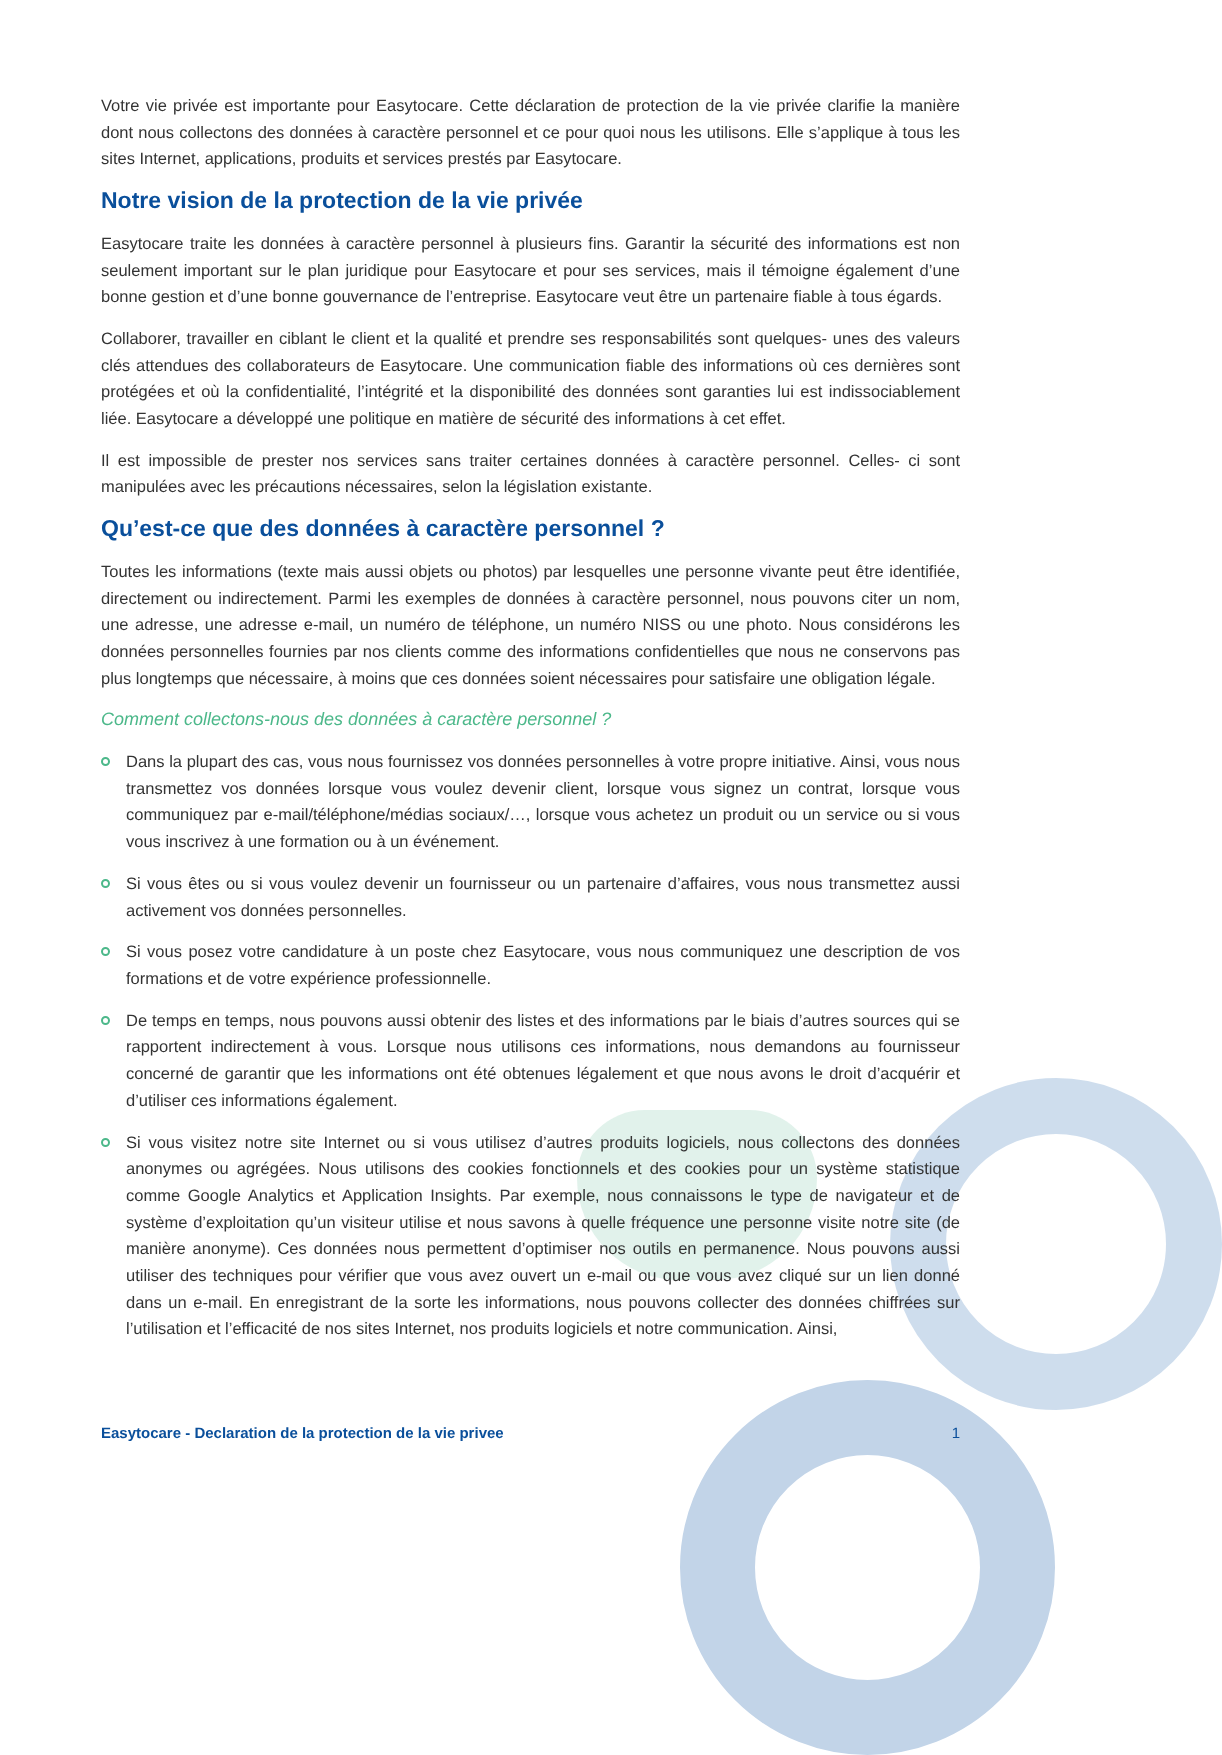Votre vie privée est importante pour Easytocare. Cette déclaration de protection de la vie privée clarifie la manière dont nous collectons des données à caractère personnel et ce pour quoi nous les utilisons. Elle s’applique à tous les sites Internet, applications, produits et services prestés par Easytocare.
Notre vision de la protection de la vie privée
Easytocare traite les données à caractère personnel à plusieurs fins. Garantir la sécurité des informations est non seulement important sur le plan juridique pour Easytocare et pour ses services, mais il témoigne également d’une bonne gestion et d’une bonne gouvernance de l’entreprise. Easytocare veut être un partenaire fiable à tous égards.
Collaborer, travailler en ciblant le client et la qualité et prendre ses responsabilités sont quelques- unes des valeurs clés attendues des collaborateurs de Easytocare. Une communication fiable des informations où ces dernières sont protégées et où la confidentialité, l’intégrité et la disponibilité des données sont garanties lui est indissociablement liée. Easytocare a développé une politique en matière de sécurité des informations à cet effet.
Il est impossible de prester nos services sans traiter certaines données à caractère personnel. Celles- ci sont manipulées avec les précautions nécessaires, selon la législation existante.
Qu’est-ce que des données à caractère personnel ?
Toutes les informations (texte mais aussi objets ou photos) par lesquelles une personne vivante peut être identifiée, directement ou indirectement. Parmi les exemples de données à caractère personnel, nous pouvons citer un nom, une adresse, une adresse e-mail, un numéro de téléphone, un numéro NISS ou une photo. Nous considérons les données personnelles fournies par nos clients comme des informations confidentielles que nous ne conservons pas plus longtemps que nécessaire, à moins que ces données soient nécessaires pour satisfaire une obligation légale.
Comment collectons-nous des données à caractère personnel ?
Dans la plupart des cas, vous nous fournissez vos données personnelles à votre propre initiative. Ainsi, vous nous transmettez vos données lorsque vous voulez devenir client, lorsque vous signez un contrat, lorsque vous communiquez par e-mail/téléphone/médias sociaux/…, lorsque vous achetez un produit ou un service ou si vous vous inscrivez à une formation ou à un événement.
Si vous êtes ou si vous voulez devenir un fournisseur ou un partenaire d’affaires, vous nous transmettez aussi activement vos données personnelles.
Si vous posez votre candidature à un poste chez Easytocare, vous nous communiquez une description de vos formations et de votre expérience professionnelle.
De temps en temps, nous pouvons aussi obtenir des listes et des informations par le biais d’autres sources qui se rapportent indirectement à vous. Lorsque nous utilisons ces informations, nous demandons au fournisseur concerné de garantir que les informations ont été obtenues légalement et que nous avons le droit d’acquérir et d’utiliser ces informations également.
Si vous visitez notre site Internet ou si vous utilisez d’autres produits logiciels, nous collectons des données anonymes ou agrégées. Nous utilisons des cookies fonctionnels et des cookies pour un système statistique comme Google Analytics et Application Insights. Par exemple, nous connaissons le type de navigateur et de système d’exploitation qu’un visiteur utilise et nous savons à quelle fréquence une personne visite notre site (de manière anonyme). Ces données nous permettent d’optimiser nos outils en permanence. Nous pouvons aussi utiliser des techniques pour vérifier que vous avez ouvert un e-mail ou que vous avez cliqué sur un lien donné dans un e-mail. En enregistrant de la sorte les informations, nous pouvons collecter des données chiffrées sur l’utilisation et l’efficacité de nos sites Internet, nos produits logiciels et notre communication. Ainsi,
Easytocare - Declaration de la protection de la vie privee 1